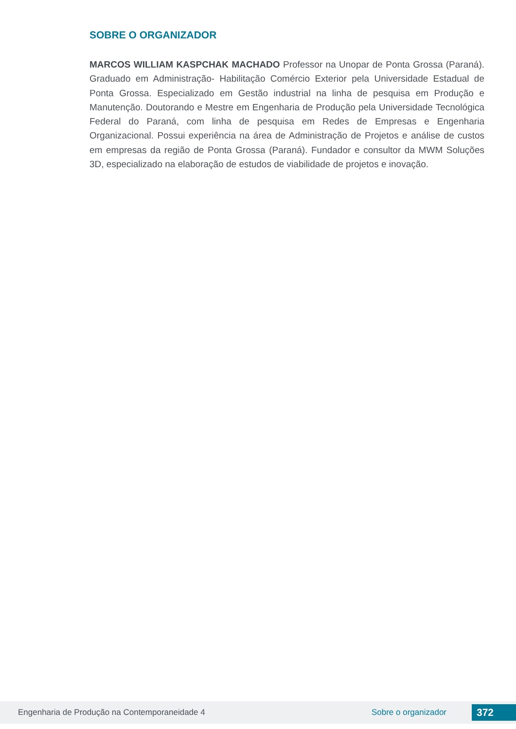SOBRE O ORGANIZADOR
MARCOS WILLIAM KASPCHAK MACHADO Professor na Unopar de Ponta Grossa (Paraná). Graduado em Administração- Habilitação Comércio Exterior pela Universidade Estadual de Ponta Grossa. Especializado em Gestão industrial na linha de pesquisa em Produção e Manutenção. Doutorando e Mestre em Engenharia de Produção pela Universidade Tecnológica Federal do Paraná, com linha de pesquisa em Redes de Empresas e Engenharia Organizacional. Possui experiência na área de Administração de Projetos e análise de custos em empresas da região de Ponta Grossa (Paraná). Fundador e consultor da MWM Soluções 3D, especializado na elaboração de estudos de viabilidade de projetos e inovação.
Engenharia de Produção na Contemporaneidade 4 Sobre o organizador 372